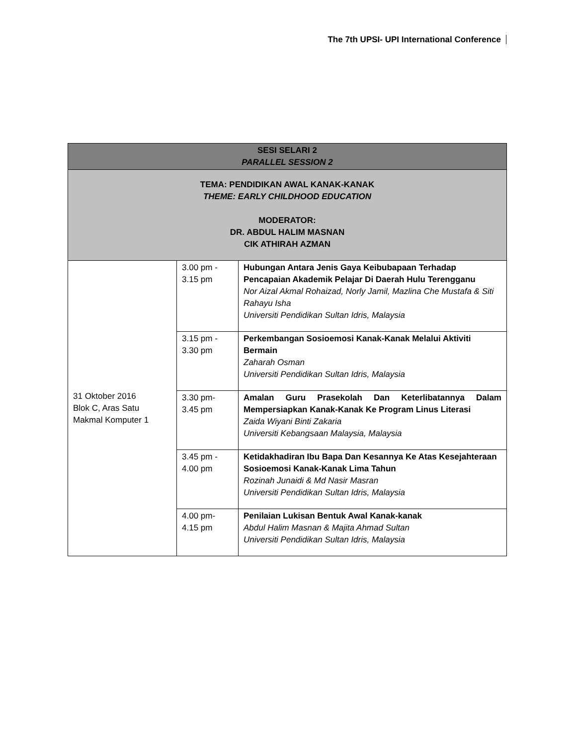The 7th UPSI- UPI International Conference
| SESI SELARI 2 PARALLEL SESSION 2 | | |
| TEMA: PENDIDIKAN AWAL KANAK-KANAK THEME: EARLY CHILDHOOD EDUCATION MODERATOR: DR. ABDUL HALIM MASNAN CIK ATHIRAH AZMAN | | |
| 31 Oktober 2016 Blok C, Aras Satu Makmal Komputer 1 | 3.00 pm - 3.15 pm | Hubungan Antara Jenis Gaya Keibubapaan Terhadap Pencapaian Akademik Pelajar Di Daerah Hulu Terengganu Nor Aizal Akmal Rohaizad, Norly Jamil, Mazlina Che Mustafa & Siti Rahayu Isha Universiti Pendidikan Sultan Idris, Malaysia |
| | 3.15 pm - 3.30 pm | Perkembangan Sosioemosi Kanak-Kanak Melalui Aktiviti Bermain Zaharah Osman Universiti Pendidikan Sultan Idris, Malaysia |
| | 3.30 pm- 3.45 pm | Amalan Guru Prasekolah Dan Keterlibatannya Dalam Mempersiapkan Kanak-Kanak Ke Program Linus Literasi Zaida Wiyani Binti Zakaria Universiti Kebangsaan Malaysia, Malaysia |
| | 3.45 pm - 4.00 pm | Ketidakhadiran Ibu Bapa Dan Kesannya Ke Atas Kesejahteraan Sosioemosi Kanak-Kanak Lima Tahun Rozinah Junaidi & Md Nasir Masran Universiti Pendidikan Sultan Idris, Malaysia |
| | 4.00 pm- 4.15 pm | Penilaian Lukisan Bentuk Awal Kanak-kanak Abdul Halim Masnan & Majita Ahmad Sultan Universiti Pendidikan Sultan Idris, Malaysia |